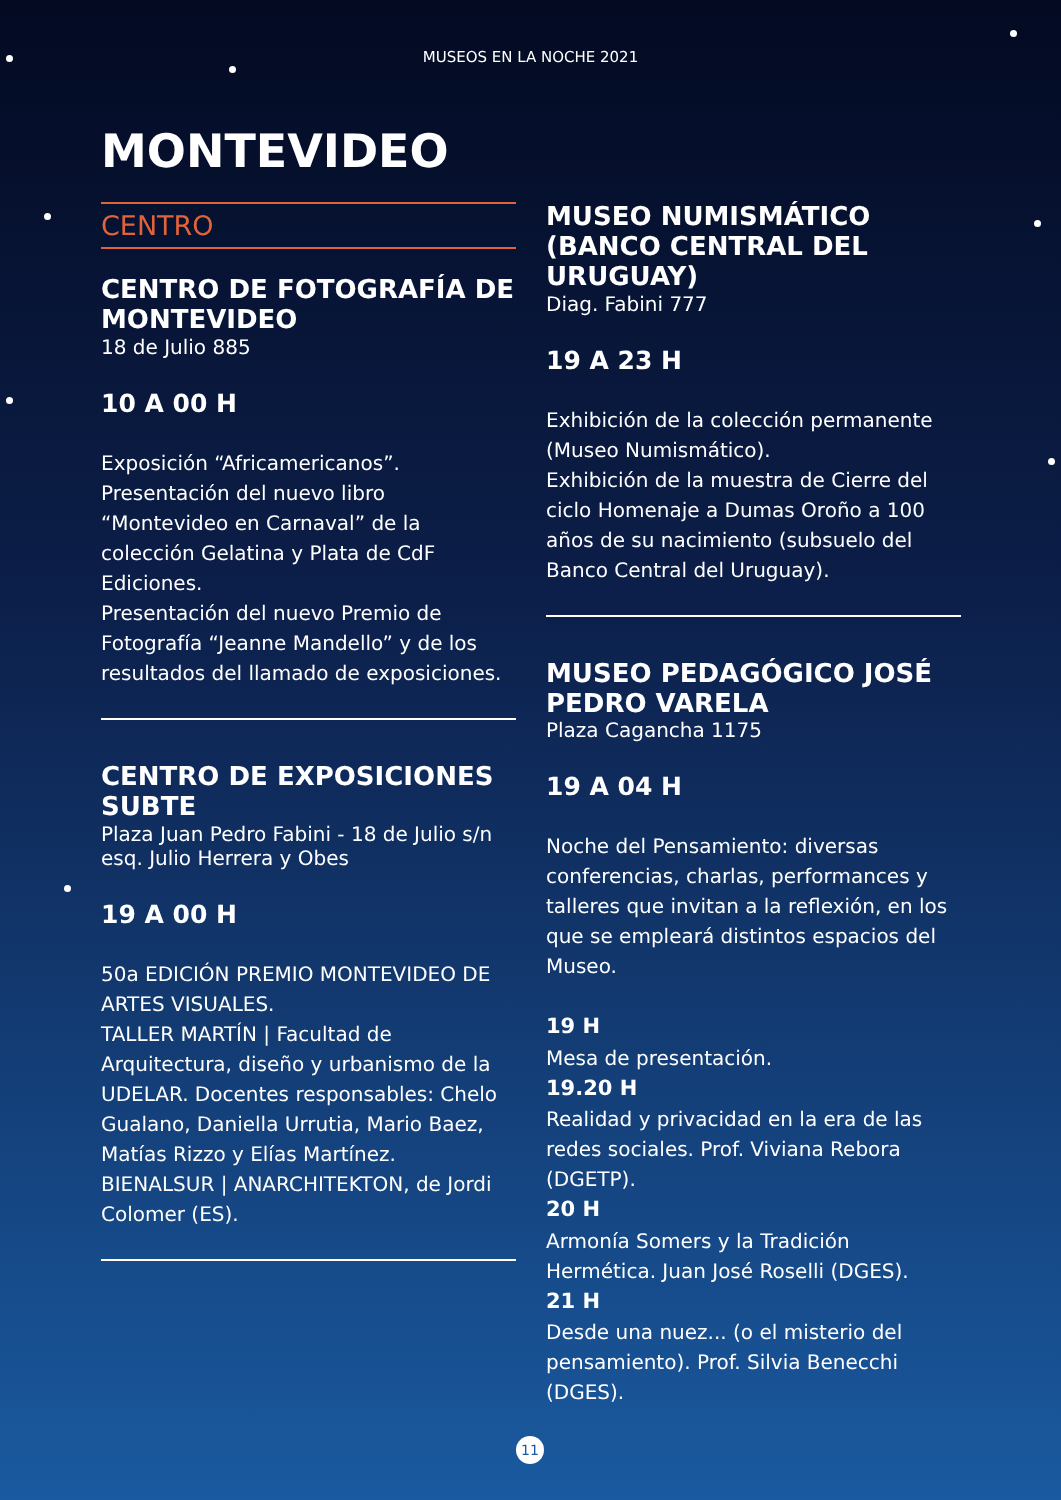MUSEOS EN LA NOCHE 2021
MONTEVIDEO
CENTRO
CENTRO DE FOTOGRAFÍA DE MONTEVIDEO
18 de Julio 885
10 A 00 H
Exposición “Africamericanos”.
Presentación del nuevo libro “Montevideo en Carnaval” de la colección Gelatina y Plata de CdF Ediciones.
Presentación del nuevo Premio de Fotografía “Jeanne Mandello” y de los resultados del llamado de exposiciones.
CENTRO DE EXPOSICIONES SUBTE
Plaza Juan Pedro Fabini - 18 de Julio s/n esq. Julio Herrera y Obes
19 A 00 H
50a EDICIÓN PREMIO MONTEVIDEO DE ARTES VISUALES.
TALLER MARTÍN | Facultad de Arquitectura, diseño y urbanismo de la UDELAR. Docentes responsables: Chelo Gualano, Daniella Urrutia, Mario Baez, Matías Rizzo y Elías Martínez.
BIENALSUR | ANARCHITEKTON, de Jordi Colomer (ES).
MUSEO NUMISMÁTICO (BANCO CENTRAL DEL URUGUAY)
Diag. Fabini 777
19 A 23 H
Exhibición de la colección permanente (Museo Numismático).
Exhibición de la muestra de Cierre del ciclo Homenaje a Dumas Oroño a 100 años de su nacimiento (subsuelo del Banco Central del Uruguay).
MUSEO PEDAGÓGICO JOSÉ PEDRO VARELA
Plaza Cagancha 1175
19 A 04 H
Noche del Pensamiento: diversas conferencias, charlas, performances y talleres que invitan a la reflexión, en los que se empleará distintos espacios del Museo.
19 H
Mesa de presentación.
19.20 H
Realidad y privacidad en la era de las redes sociales. Prof. Viviana Rebora (DGETP).
20 H
Armonía Somers y la Tradición Hermética. Juan José Roselli (DGES).
21 H
Desde una nuez... (o el misterio del pensamiento). Prof. Silvia Benecchi (DGES).
11